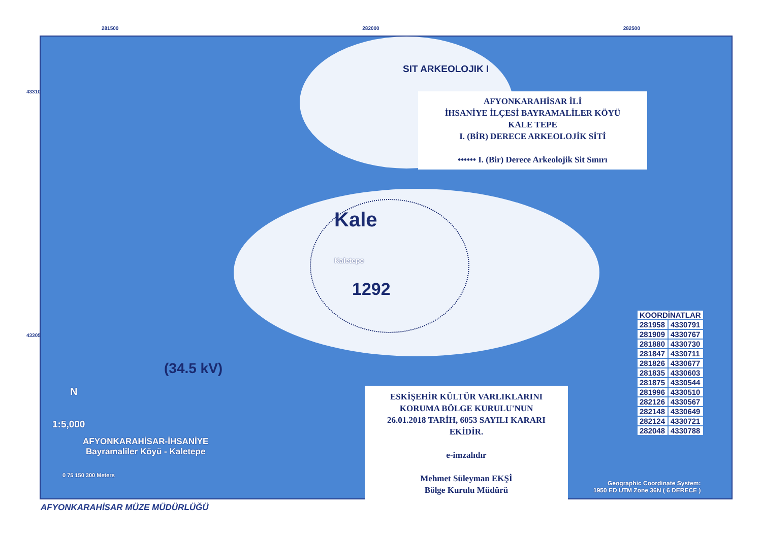281500 282000 282500
433100
433050
SIT ARKEOLOJIK I
AFYONKARAHİSAR İLİ
İHSANİYE İLÇESİ BAYRAMALİLER KÖYÜ
KALE TEPE
I. (BİR) DERECE ARKEOLOJİK SİTİ
•••••• I. (Bir) Derece Arkeolojik Sit Sınırı
Kale
Kaletepe
1292
(34.5 kV)
ESKİŞEHİR KÜLTÜR VARLIKLARINI
KORUMA BÖLGE KURULU'NUN
26.01.2018 TARİH, 6053 SAYILI KARARI
EKİDİR.
e-imzalıdır
Mehmet Süleyman EKŞİ
Bölge Kurulu Müdürü
| KOORDİNATLAR | |
| --- | --- |
| 281958 | 4330791 |
| 281909 | 4330767 |
| 281880 | 4330730 |
| 281847 | 4330711 |
| 281826 | 4330677 |
| 281835 | 4330603 |
| 281875 | 4330544 |
| 281996 | 4330510 |
| 282126 | 4330567 |
| 282148 | 4330649 |
| 282124 | 4330721 |
| 282048 | 4330788 |
N
1:5,000
AFYONKARAHİSAR-İHSANİYE
Bayramaliler Köyü - Kaletepe
0 75 150 300 Meters
Geographic Coordinate System:
1950 ED UTM Zone 36N ( 6 DERECE )
AFYONKARAHİSAR MÜZE MÜDÜRLÜĞÜ